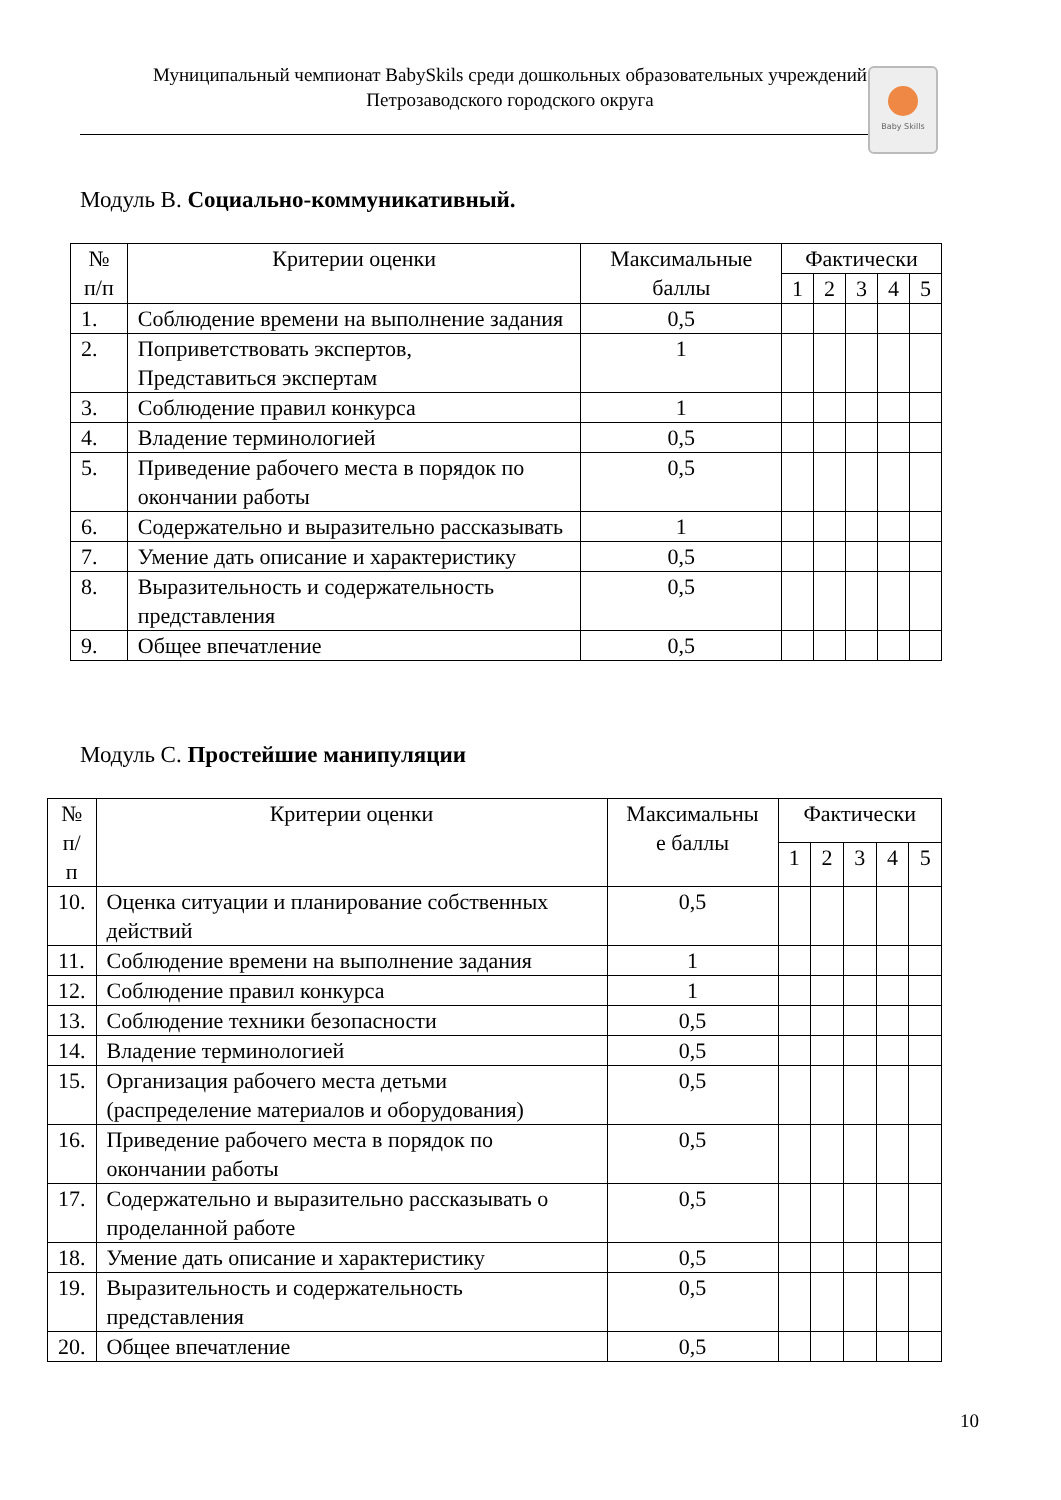Муниципальный чемпионат BabySkils среди дошкольных образовательных учреждений
Петрозаводского городского округа
Baby Skills
Модуль В. Социально-коммуникативный.
| № п/п | Критерии оценки | Максимальные баллы | Фактически | | | | |
| --- | --- | --- | --- | --- | --- | --- | --- |
| | | | 1 | 2 | 3 | 4 | 5 |
| 1. | Соблюдение времени на выполнение задания | 0,5 | | | | | |
| 2. | Поприветствовать экспертов, Представиться экспертам | 1 | | | | | |
| 3. | Соблюдение правил конкурса | 1 | | | | | |
| 4. | Владение терминологией | 0,5 | | | | | |
| 5. | Приведение рабочего места в порядок по окончании работы | 0,5 | | | | | |
| 6. | Содержательно и выразительно рассказывать | 1 | | | | | |
| 7. | Умение дать описание и характеристику | 0,5 | | | | | |
| 8. | Выразительность и содержательность представления | 0,5 | | | | | |
| 9. | Общее впечатление | 0,5 | | | | | |
Модуль С. Простейшие манипуляции
| № п/ п | Критерии оценки | Максимальны е баллы | Фактически | | | | |
| --- | --- | --- | --- | --- | --- | --- | --- |
| | | | 1 | 2 | 3 | 4 | 5 |
| 10. | Оценка ситуации и планирование собственных действий | 0,5 | | | | | |
| 11. | Соблюдение времени на выполнение задания | 1 | | | | | |
| 12. | Соблюдение правил конкурса | 1 | | | | | |
| 13. | Соблюдение техники безопасности | 0,5 | | | | | |
| 14. | Владение терминологией | 0,5 | | | | | |
| 15. | Организация рабочего места детьми (распределение материалов и оборудования) | 0,5 | | | | | |
| 16. | Приведение рабочего места в порядок по окончании работы | 0,5 | | | | | |
| 17. | Содержательно и выразительно рассказывать о проделанной работе | 0,5 | | | | | |
| 18. | Умение дать описание и характеристику | 0,5 | | | | | |
| 19. | Выразительность и содержательность представления | 0,5 | | | | | |
| 20. | Общее впечатление | 0,5 | | | | | |
10